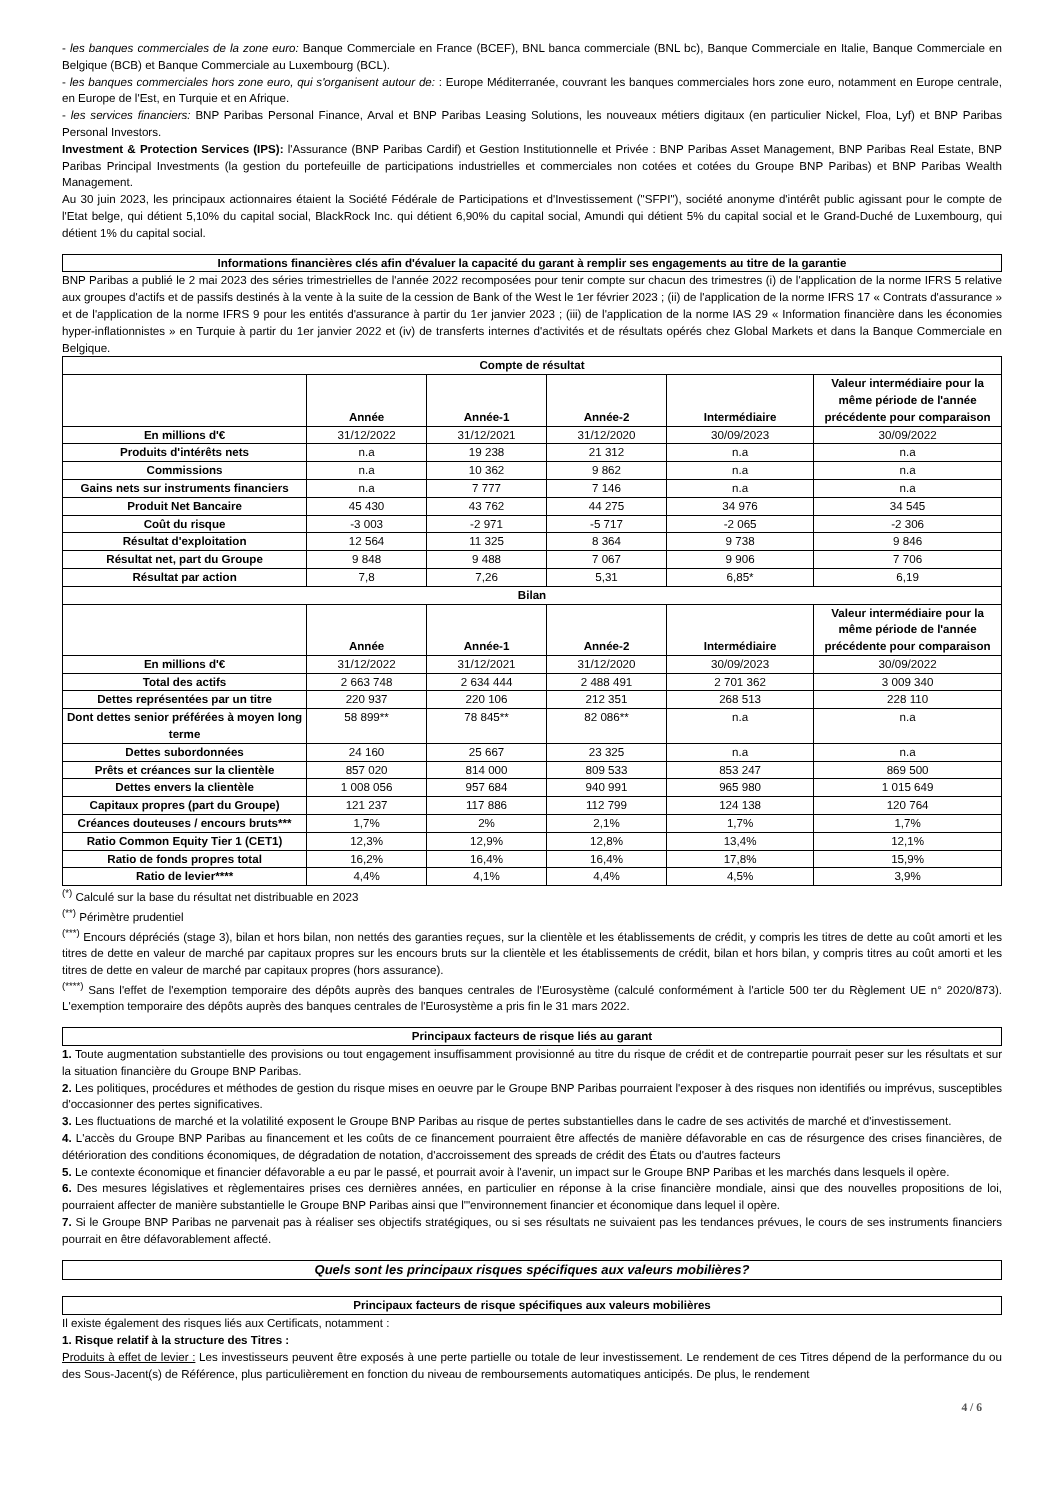- les banques commerciales de la zone euro: Banque Commerciale en France (BCEF), BNL banca commerciale (BNL bc), Banque Commerciale en Italie, Banque Commerciale en Belgique (BCB) et Banque Commerciale au Luxembourg (BCL).
- les banques commerciales hors zone euro, qui s'organisent autour de: : Europe Méditerranée, couvrant les banques commerciales hors zone euro, notamment en Europe centrale, en Europe de l'Est, en Turquie et en Afrique.
- les services financiers: BNP Paribas Personal Finance, Arval et BNP Paribas Leasing Solutions, les nouveaux métiers digitaux (en particulier Nickel, Floa, Lyf) et BNP Paribas Personal Investors.
Investment & Protection Services (IPS): l'Assurance (BNP Paribas Cardif) et Gestion Institutionnelle et Privée : BNP Paribas Asset Management, BNP Paribas Real Estate, BNP Paribas Principal Investments (la gestion du portefeuille de participations industrielles et commerciales non cotées et cotées du Groupe BNP Paribas) et BNP Paribas Wealth Management.
Au 30 juin 2023, les principaux actionnaires étaient la Société Fédérale de Participations et d'Investissement ("SFPI"), société anonyme d'intérêt public agissant pour le compte de l'Etat belge, qui détient 5,10% du capital social, BlackRock Inc. qui détient 6,90% du capital social, Amundi qui détient 5% du capital social et le Grand-Duché de Luxembourg, qui détient 1% du capital social.
Informations financières clés afin d'évaluer la capacité du garant à remplir ses engagements au titre de la garantie
BNP Paribas a publié le 2 mai 2023 des séries trimestrielles de l'année 2022 recomposées pour tenir compte sur chacun des trimestres (i) de l'application de la norme IFRS 5 relative aux groupes d'actifs et de passifs destinés à la vente à la suite de la cession de Bank of the West le 1er février 2023 ; (ii) de l'application de la norme IFRS 17 « Contrats d'assurance » et de l'application de la norme IFRS 9 pour les entités d'assurance à partir du 1er janvier 2023 ; (iii) de l'application de la norme IAS 29 « Information financière dans les économies hyper-inflationnistes » en Turquie à partir du 1er janvier 2022 et (iv) de transferts internes d'activités et de résultats opérés chez Global Markets et dans la Banque Commerciale en Belgique.
| Compte de résultat | | | | | |
| --- | --- | --- | --- | --- | --- |
| | Année | Année-1 | Année-2 | Intermédiaire | Valeur intermédiaire pour la même période de l'année précédente pour comparaison |
| En millions d'€ | 31/12/2022 | 31/12/2021 | 31/12/2020 | 30/09/2023 | 30/09/2022 |
| Produits d'intérêts nets | n.a | 19 238 | 21 312 | n.a | n.a |
| Commissions | n.a | 10 362 | 9 862 | n.a | n.a |
| Gains nets sur instruments financiers | n.a | 7 777 | 7 146 | n.a | n.a |
| Produit Net Bancaire | 45 430 | 43 762 | 44 275 | 34 976 | 34 545 |
| Coût du risque | -3 003 | -2 971 | -5 717 | -2 065 | -2 306 |
| Résultat d'exploitation | 12 564 | 11 325 | 8 364 | 9 738 | 9 846 |
| Résultat net, part du Groupe | 9 848 | 9 488 | 7 067 | 9 906 | 7 706 |
| Résultat par action | 7,8 | 7,26 | 5,31 | 6,85* | 6,19 |
| Bilan | | | | | |
| | Année | Année-1 | Année-2 | Intermédiaire | Valeur intermédiaire pour la même période de l'année précédente pour comparaison |
| En millions d'€ | 31/12/2022 | 31/12/2021 | 31/12/2020 | 30/09/2023 | 30/09/2022 |
| Total des actifs | 2 663 748 | 2 634 444 | 2 488 491 | 2 701 362 | 3 009 340 |
| Dettes représentées par un titre | 220 937 | 220 106 | 212 351 | 268 513 | 228 110 |
| Dont dettes senior préférées à moyen long terme | 58 899** | 78 845** | 82 086** | n.a | n.a |
| Dettes subordonnées | 24 160 | 25 667 | 23 325 | n.a | n.a |
| Prêts et créances sur la clientèle | 857 020 | 814 000 | 809 533 | 853 247 | 869 500 |
| Dettes envers la clientèle | 1 008 056 | 957 684 | 940 991 | 965 980 | 1 015 649 |
| Capitaux propres (part du Groupe) | 121 237 | 117 886 | 112 799 | 124 138 | 120 764 |
| Créances douteuses / encours bruts*** | 1,7% | 2% | 2,1% | 1,7% | 1,7% |
| Ratio Common Equity Tier 1 (CET1) | 12,3% | 12,9% | 12,8% | 13,4% | 12,1% |
| Ratio de fonds propres total | 16,2% | 16,4% | 16,4% | 17,8% | 15,9% |
| Ratio de levier**** | 4,4% | 4,1% | 4,4% | 4,5% | 3,9% |
<sup>(*)</sup> Calculé sur la base du résultat net distribuable en 2023
<sup>(**)</sup> Périmètre prudentiel
<sup>(***)</sup> Encours dépréciés (stage 3), bilan et hors bilan, non nettés des garanties reçues, sur la clientèle et les établissements de crédit, y compris les titres de dette au coût amorti et les titres de dette en valeur de marché par capitaux propres sur les encours bruts sur la clientèle et les établissements de crédit, bilan et hors bilan, y compris titres au coût amorti et les titres de dette en valeur de marché par capitaux propres (hors assurance).
<sup>(****)</sup> Sans l'effet de l'exemption temporaire des dépôts auprès des banques centrales de l'Eurosystème (calculé conformément à l'article 500 ter du Règlement UE n° 2020/873). L'exemption temporaire des dépôts auprès des banques centrales de l'Eurosystème a pris fin le 31 mars 2022.
Principaux facteurs de risque liés au garant
1. Toute augmentation substantielle des provisions ou tout engagement insuffisamment provisionné au titre du risque de crédit et de contrepartie pourrait peser sur les résultats et sur la situation financière du Groupe BNP Paribas.
2. Les politiques, procédures et méthodes de gestion du risque mises en oeuvre par le Groupe BNP Paribas pourraient l'exposer à des risques non identifiés ou imprévus, susceptibles d'occasionner des pertes significatives.
3. Les fluctuations de marché et la volatilité exposent le Groupe BNP Paribas au risque de pertes substantielles dans le cadre de ses activités de marché et d'investissement.
4. L'accès du Groupe BNP Paribas au financement et les coûts de ce financement pourraient être affectés de manière défavorable en cas de résurgence des crises financières, de détérioration des conditions économiques, de dégradation de notation, d'accroissement des spreads de crédit des États ou d'autres facteurs
5. Le contexte économique et financier défavorable a eu par le passé, et pourrait avoir à l'avenir, un impact sur le Groupe BNP Paribas et les marchés dans lesquels il opère.
6. Des mesures législatives et règlementaires prises ces dernières années, en particulier en réponse à la crise financière mondiale, ainsi que des nouvelles propositions de loi, pourraient affecter de manière substantielle le Groupe BNP Paribas ainsi que l'"environnement financier et économique dans lequel il opère.
7. Si le Groupe BNP Paribas ne parvenait pas à réaliser ses objectifs stratégiques, ou si ses résultats ne suivaient pas les tendances prévues, le cours de ses instruments financiers pourrait en être défavorablement affecté.
Quels sont les principaux risques spécifiques aux valeurs mobilières?
Principaux facteurs de risque spécifiques aux valeurs mobilières
Il existe également des risques liés aux Certificats, notamment :
1. Risque relatif à la structure des Titres :
Produits à effet de levier : Les investisseurs peuvent être exposés à une perte partielle ou totale de leur investissement. Le rendement de ces Titres dépend de la performance du ou des Sous-Jacent(s) de Référence, plus particulièrement en fonction du niveau de remboursements automatiques anticipés. De plus, le rendement
4 / 6